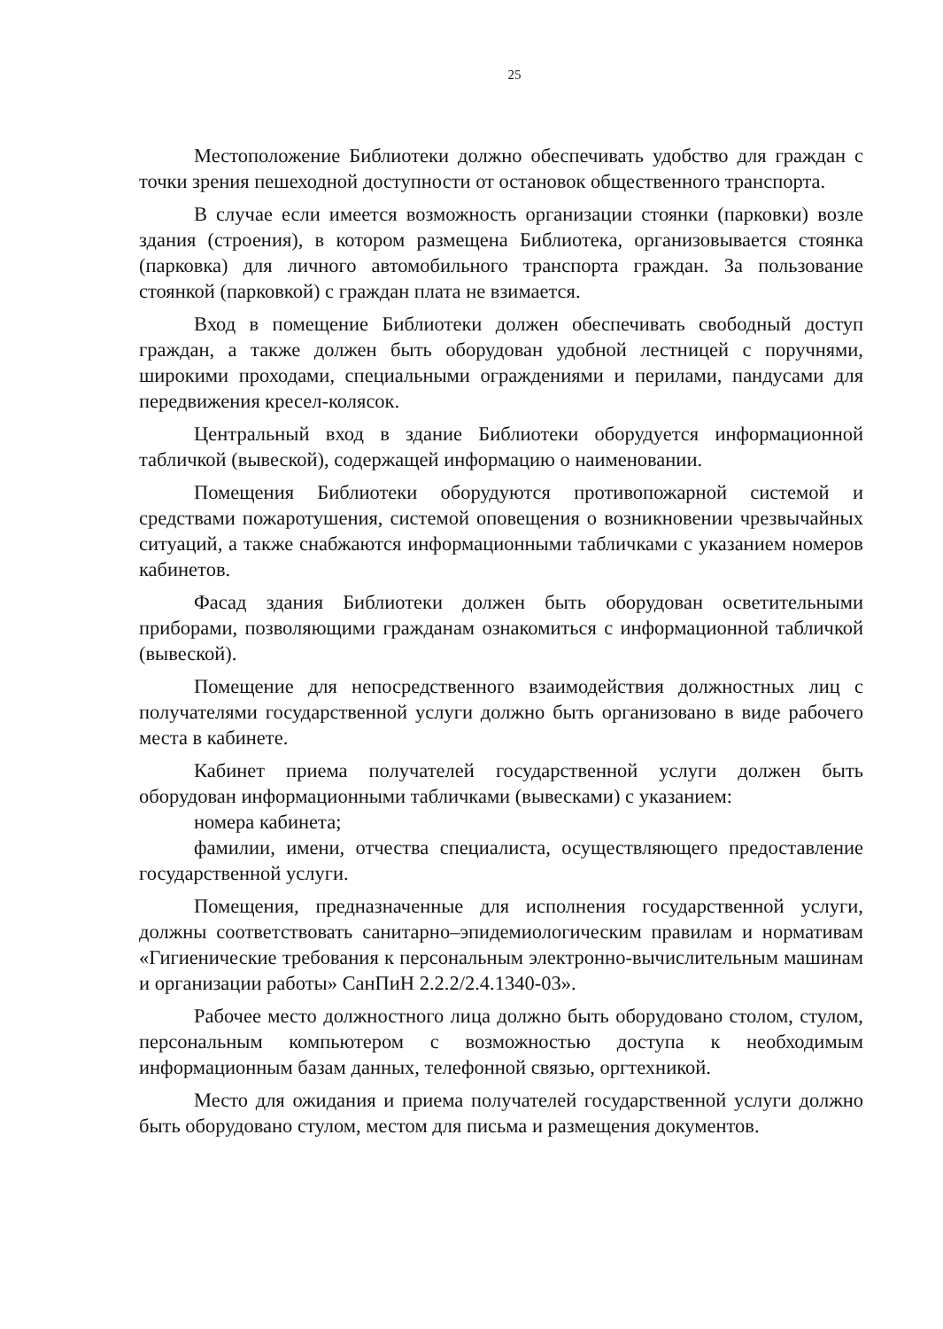25
Местоположение Библиотеки должно обеспечивать удобство для граждан с точки зрения пешеходной доступности от остановок общественного транспорта.
В случае если имеется возможность организации стоянки (парковки) возле здания (строения), в котором размещена Библиотека, организовывается стоянка (парковка) для личного автомобильного транспорта граждан. За пользование стоянкой (парковкой) с граждан плата не взимается.
Вход в помещение Библиотеки должен обеспечивать свободный доступ граждан, а также должен быть оборудован удобной лестницей с поручнями, широкими проходами, специальными ограждениями и перилами, пандусами для передвижения кресел-колясок.
Центральный вход в здание Библиотеки оборудуется информационной табличкой (вывеской), содержащей информацию о наименовании.
Помещения Библиотеки оборудуются противопожарной системой и средствами пожаротушения, системой оповещения о возникновении чрезвычайных ситуаций, а также снабжаются информационными табличками с указанием номеров кабинетов.
Фасад здания Библиотеки должен быть оборудован осветительными приборами, позволяющими гражданам ознакомиться с информационной табличкой (вывеской).
Помещение для непосредственного взаимодействия должностных лиц с получателями государственной услуги должно быть организовано в виде рабочего места в кабинете.
Кабинет приема получателей государственной услуги должен быть оборудован информационными табличками (вывесками) с указанием:
номера кабинета;
фамилии, имени, отчества специалиста, осуществляющего предоставление государственной услуги.
Помещения, предназначенные для исполнения государственной услуги, должны соответствовать санитарно–эпидемиологическим правилам и нормативам «Гигиенические требования к персональным электронно-вычислительным машинам и организации работы» СанПиН 2.2.2/2.4.1340-03».
Рабочее место должностного лица должно быть оборудовано столом, стулом, персональным компьютером с возможностью доступа к необходимым информационным базам данных, телефонной связью, оргтехникой.
Место для ожидания и приема получателей государственной услуги должно быть оборудовано стулом, местом для письма и размещения документов.